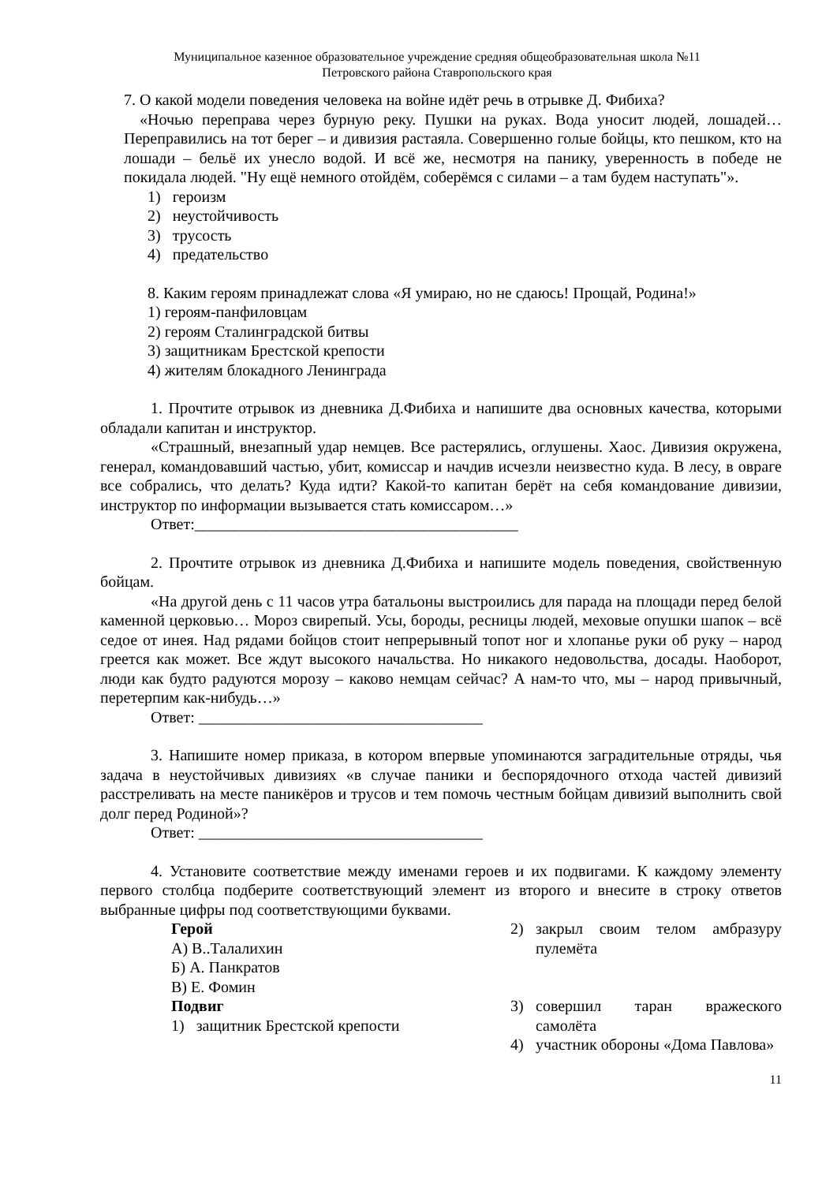Муниципальное казенное образовательное учреждение средняя общеобразовательная школа №11
Петровского района Ставропольского края
7. О какой модели поведения человека на войне идёт речь в отрывке Д. Фибиха?
«Ночью переправа через бурную реку. Пушки на руках. Вода уносит людей, лошадей… Переправились на тот берег – и дивизия растаяла. Совершенно голые бойцы, кто пешком, кто на лошади – бельё их унесло водой. И всё же, несмотря на панику, уверенность в победе не покидала людей. "Ну ещё немного отойдём, соберёмся с силами – а там будем наступать"».
1) героизм
2) неустойчивость
3) трусость
4) предательство
8. Каким героям принадлежат слова «Я умираю, но не сдаюсь! Прощай, Родина!»
1) героям-панфиловцам
2) героям Сталинградской битвы
3) защитникам Брестской крепости
4) жителям блокадного Ленинграда
1. Прочтите отрывок из дневника Д.Фибиха и напишите два основных качества, которыми обладали капитан и инструктор.
«Страшный, внезапный удар немцев. Все растерялись, оглушены. Хаос. Дивизия окружена, генерал, командовавший частью, убит, комиссар и начдив исчезли неизвестно куда. В лесу, в овраге все собрались, что делать? Куда идти? Какой-то капитан берёт на себя командование дивизии, инструктор по информации вызывается стать комиссаром…»
Ответ:_________________________________________
2. Прочтите отрывок из дневника Д.Фибиха и напишите модель поведения, свойственную бойцам.
«На другой день с 11 часов утра батальоны выстроились для парада на площади перед белой каменной церковью… Мороз свирепый. Усы, бороды, ресницы людей, меховые опушки шапок – всё седое от инея. Над рядами бойцов стоит непрерывный топот ног и хлопанье руки об руку – народ греется как может. Все ждут высокого начальства. Но никакого недовольства, досады. Наоборот, люди как будто радуются морозу – каково немцам сейчас? А нам-то что, мы – народ привычный, перетерпим как-нибудь…»
Ответ: ____________________________________
3. Напишите номер приказа, в котором впервые упоминаются заградительные отряды, чья задача в неустойчивых дивизиях «в случае паники и беспорядочного отхода частей дивизий расстреливать на месте паникёров и трусов и тем помочь честным бойцам дивизий выполнить свой долг перед Родиной»?
Ответ: ____________________________________
4. Установите соответствие между именами героев и их подвигами. К каждому элементу первого столбца подберите соответствующий элемент из второго и внесите в строку ответов выбранные цифры под соответствующими буквами.
Герой
А) В..Талалихин
Б) А. Панкратов
В) Е. Фомин
Подвиг
1) защитник Брестской крепости
2) закрыл своим телом амбразуру пулемёта
3) совершил таран вражеского самолёта
4) участник обороны «Дома Павлова»
11